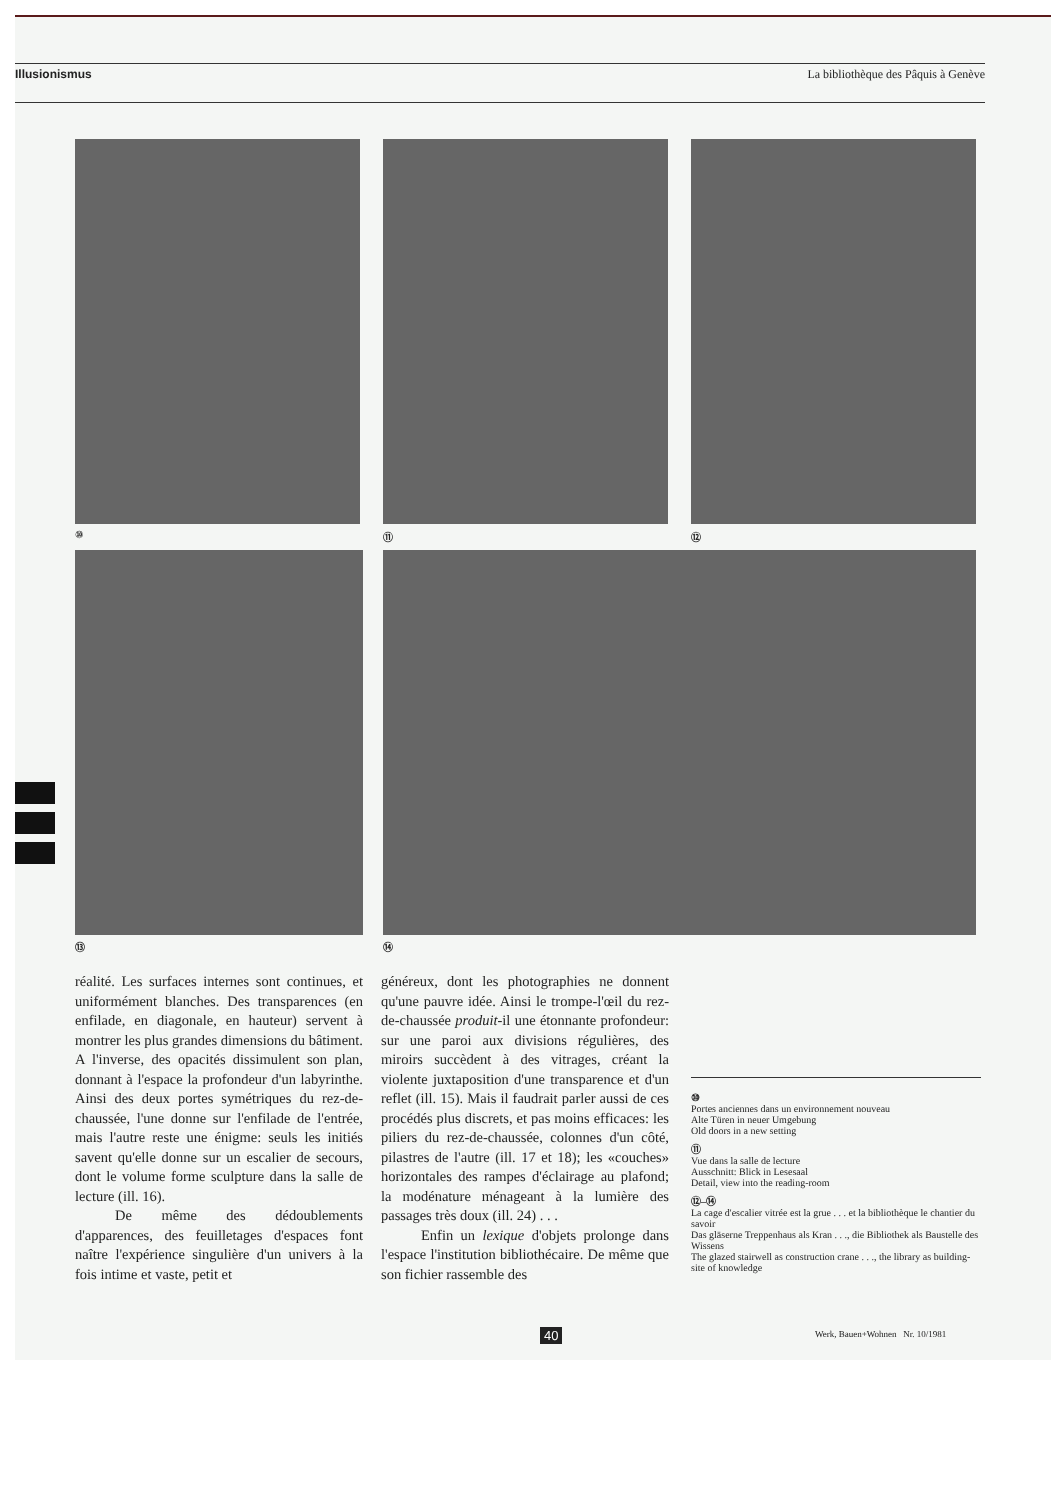Illusionismus La bibliothèque des Pâquis à Genève
⑩ ⑪ ⑫
⑬ ⑭
réalité. Les surfaces internes sont continues, et uniformément blanches. Des transparences (en enfilade, en diagonale, en hauteur) servent à montrer les plus grandes dimensions du bâtiment. A l'inverse, des opacités dissimulent son plan, donnant à l'espace la profondeur d'un labyrinthe. Ainsi des deux portes symétriques du rez-de-chaussée, l'une donne sur l'enfilade de l'entrée, mais l'autre reste une énigme: seuls les initiés savent qu'elle donne sur un escalier de secours, dont le volume forme sculpture dans la salle de lecture (ill. 16).
De même des dédoublements d'apparences, des feuilletages d'espaces font naître l'expérience singulière d'un univers à la fois intime et vaste, petit et
généreux, dont les photographies ne donnent qu'une pauvre idée. Ainsi le trompe-l'œil du rez-de-chaussée produit-il une étonnante profondeur: sur une paroi aux divisions régulières, des miroirs succèdent à des vitrages, créant la violente juxtaposition d'une transparence et d'un reflet (ill. 15). Mais il faudrait parler aussi de ces procédés plus discrets, et pas moins efficaces: les piliers du rez-de-chaussée, colonnes d'un côté, pilastres de l'autre (ill. 17 et 18); les «couches» horizontales des rampes d'éclairage au plafond; la modénature ménageant à la lumière des passages très doux (ill. 24) . . .
Enfin un lexique d'objets prolonge dans l'espace l'institution bibliothécaire. De même que son fichier rassemble des
⑩
Portes anciennes dans un environnement nouveau
Alte Türen in neuer Umgebung
Old doors in a new setting
⑪
Vue dans la salle de lecture
Ausschnitt: Blick in Lesesaal
Detail, view into the reading-room
⑫–⑭
La cage d'escalier vitrée est la grue . . . et la bibliothèque le chantier du savoir
Das gläserne Treppenhaus als Kran . . ., die Bibliothek als Baustelle des Wissens
The glazed stairwell as construction crane . . ., the library as building-site of knowledge
40
Werk, Bauen+Wohnen Nr. 10/1981